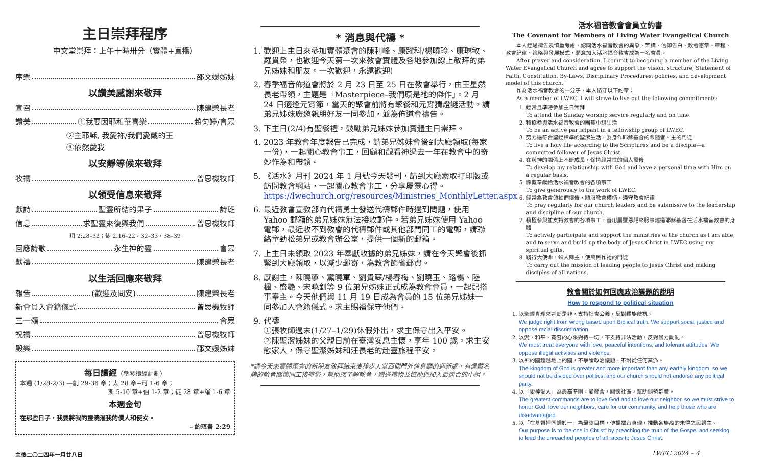主日崇拜程序
中文堂崇拜：上午十時卅分（實體+直播）
序樂 邵文媛姊妹
以讚美感謝來敬拜
宣召 陳建榮長老
讚美 ①我要因耶和華喜樂 趙匀婷/會眾
②主耶穌, 我愛祢/我們愛戴的王
③依然愛我
以安靜等候來敬拜
牧禱 曾思機牧師
以領受信息來敬拜
獻詩 聖靈所結的果子 詩班
信息 求聖靈來復興我們 曾思機牧師
珥 2:28–32；徒 2:16–22，32–33，38–39
回應詩歌 永生神的靈 會眾
獻禱 陳建榮長老
以生活回應來敬拜
報告 (歡迎及問安) 陳建榮長老
新會員入會籍儀式 曾思機牧師
三一頌 會眾
祝禱 曾思機牧師
殿樂 邵文媛姊妹
每日讀經（參琴讀經計劃）
本週 (1/28-2/3) —創 29-36 章；太 28 章+可 1-6 章；
斯 5-10 章+伯 1-2 章；徒 28 章+羅 1-6 章
本週金句
在那些日子，我要將我的靈澆灌我的僕人和使女。
– 約珥書 2:29
主後二〇二四年一月廿八日
* 消息與代禱 *
1. 歡迎上主日來參加實體聚會的陳利峰、康躍科/楊曉玲、康琳敏、羅貫榮，也歡迎今天第一次來教會實體及各地參加線上敬拜的弟兄姊妹和朋友。一次歡迎，永遠歡迎!
2. 春季福音佈道會將於 2 月 23 日至 25 日在教會舉行，由王星然長老帶領，主題是「Masterpiece–我們原是祂的傑作」。2 月 24 日適逢元宵節，當天的聚會前將有聚餐和元宵猜燈謎活動。請弟兄姊妹廣邀親朋好友一同參加，並為佈道會禱告。
3. 下主日(2/4)有聖餐禮，鼓勵弟兄姊妹參加實體主日崇拜。
4. 2023 年教會年度報告已完成，請弟兄姊妹會後到大廳領取(每家一份)，一起關心教會事工，回顧和觀看神過去一年在教會中的奇妙作為和帶領。
5. 《活水》月刊 2024 年 1 月號今天發刊，請到大廳索取打印版或訪問教會網站，一起關心教會事工，分享屬靈心得。https://lwechurch.org/resources/Ministries_MonthlyLetter.aspx
6. 最近教會宣教部向代禱勇士發送代禱郵件時遇到問題，使用 Yahoo 郵箱的弟兄姊妹無法接收郵件。若弟兄姊妹使用 Yahoo 電郵，最近收不到教會的代禱郵件或其他部門同工的電郵，請聯絡童勁松弟兄或教會辦公室，提供一個新的郵箱。
7. 上主日未領取 2023 年奉獻收據的弟兄姊妹，請在今天聚會後抓緊到大廳領取，以減少郵寄，為教會節省郵資。
8. 感謝主，陳曉寧、黨曉軍、劉貴蘇/楊春梅、劉曉玉、路暢、陸楓、盛艷、宋曉釗等 9 位弟兄姊妹正式成為教會會員，一起配搭事奉主。今天他們與 11 月 19 日成為會員的 15 位弟兄姊妹一同參加入會籍儀式。求主賜福保守他們。
9. 代禱
①張牧師週末(1/27–1/29)休假外出，求主保守出入平安。
②陳聖潔姊妹的父親日前在臺灣安息主懷，享年 100 歲。求主安慰家人，保守聖潔姊妹和汪長老的赴臺旅程平安。
*請今天來實體聚會的新朋友敬拜結束後移步大堂西側門外休息廳的迎新處，有佩戴名牌的教會關懷同工接待您，幫助您了解教會，贈送禮物並協助您加入最適合的小組。
活水福音教會會員立約書
The Covenant for Members of Living Water Evangelical Church
　　本人經過禱告及慎重考慮，認同活水福音教會的異象、架構、信仰告白、教會憲章、章程、教會紀律、策略與發展模式，願意加入活水福音教會成為一名會員。
　　After prayer and consideration, I commit to becoming a member of the Living Water Evangelical Church and agree to support the vision, structure, Statement of Faith, Constitution, By-Laws, Disciplinary Procedures, policies, and development model of this church.
　　作為活水福音教會的一分子，本人恪守以下約章：
　　As a member of LWEC, I will strive to live out the following commitments:
1. 經常且準時參加主日崇拜
To attend the Sunday worship service regularly and on time.
2. 積極參與活水福音教會的團契小組生活
To be an active participant in a fellowship group of LWEC.
3. 努力過符合聖經標準的聖潔生活，委身作耶穌基督的跟隨者、主的門徒
To live a holy life according to the Scriptures and be a disciple—a committed follower of Jesus Christ.
4. 在與神的關係上不斷成長，保持經常性的個人靈修
To develop my relationship with God and have a personal time with Him on a regular basis.
5. 慷慨奉獻給活水福音教會的各項事工
To give generously to the work of LWEC.
6. 經常為教會領袖們禱告，順服教會權柄，遵守教會紀律
To pray regularly for our church leaders and be submissive to the leadership and discipline of our church.
7. 積極參與並支持教會的各項事工，善用屬靈恩賜來服事建造耶穌基督在活水福音教會的身體
To actively participate and support the ministries of the church as I am able, and to serve and build up the body of Jesus Christ in LWEC using my spiritual gifts.
8. 踐行大使命，領人歸主，使萬民作祂的門徒
To carry out the mission of leading people to Jesus Christ and making disciples of all nations.
教會關於如何回應政治議題的說明
How to respond to political situation
1. 以聖經真理來判斷是非，支持社會公義，反對種族歧視。
We judge right from wrong based upon Biblical truth. We support social justice and oppose racial discrimination.
2. 以愛、和平、寬容的心來對待一切，不支持非法活動，反對暴力動亂。
We must treat everyone with love, peaceful intentions, and tolerant attitudes. We oppose illegal activities and violence.
3. 以神的國超越地上的國，不爭論政治議題，不附從任何黨派。
The kingdom of God is greater and more important than any earthly kingdom, so we should not be divided over politics, and our church should not endorse any political party.
4. 以「愛神愛人」為最高準則，愛鄰舍，關懷社區，幫助弱勢群體。
The greatest commands are to love God and to love our neighbor, so we must strive to honor God, love our neighbors, care for our community, and help those who are disadvantaged.
5. 以「在基督裡同歸於一」為最終目標，傳揚福音真理，推動各族裔的未得之民歸主。
Our purpose is to “be one in Christ” by preaching the truth of the Gospel and seeking to lead the unreached peoples of all races to Jesus Christ.
LWEC 2024 – 4